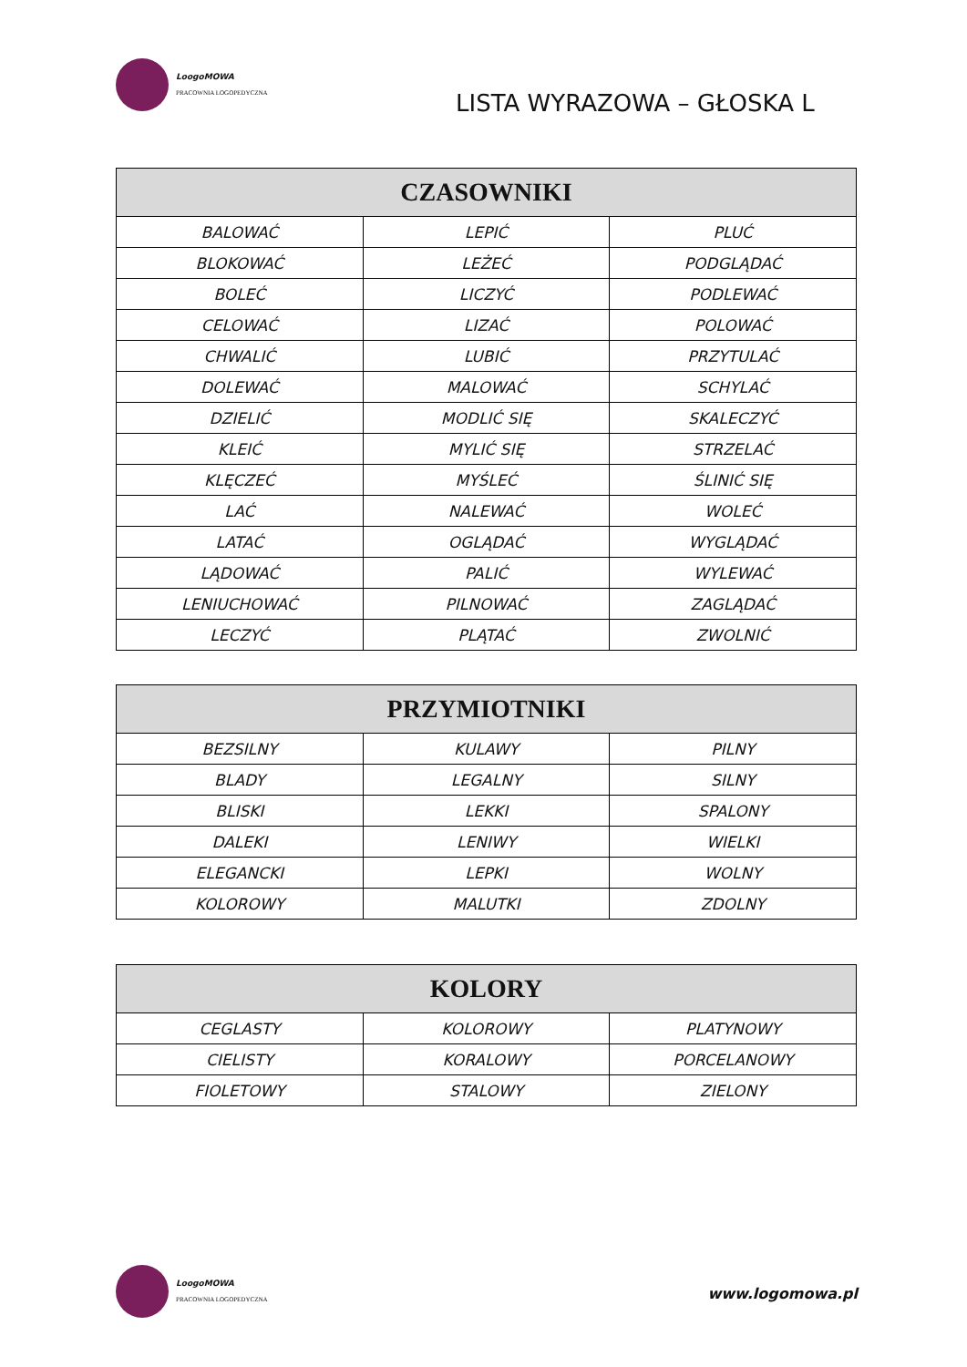LoogoMOWA
PRACOWNIA LOGOPEDYCZNA
LISTA WYRAZOWA – GŁOSKA L
| CZASOWNIKI | | |
| --- | --- | --- |
| BALOWAĆ | LEPIĆ | PLUĆ |
| BLOKOWAĆ | LEŻEĆ | PODGLĄDAĆ |
| BOLEĆ | LICZYĆ | PODLEWAĆ |
| CELOWAĆ | LIZAĆ | POLOWAĆ |
| CHWALIĆ | LUBIĆ | PRZYTULAĆ |
| DOLEWAĆ | MALOWAĆ | SCHYLAĆ |
| DZIELIĆ | MODLIĆ SIĘ | SKALECZYĆ |
| KLEIĆ | MYLIĆ SIĘ | STRZELAĆ |
| KLĘCZEĆ | MYŚLEĆ | ŚLINIĆ SIĘ |
| LAĆ | NALEWAĆ | WOLEĆ |
| LATAĆ | OGLĄDAĆ | WYGLĄDAĆ |
| LĄDOWAĆ | PALIĆ | WYLEWAĆ |
| LENIUCHOWAĆ | PILNOWAĆ | ZAGLĄDAĆ |
| LECZYĆ | PLĄTAĆ | ZWOLNIĆ |
| PRZYMIOTNIKI | | |
| --- | --- | --- |
| BEZSILNY | KULAWY | PILNY |
| BLADY | LEGALNY | SILNY |
| BLISKI | LEKKI | SPALONY |
| DALEKI | LENIWY | WIELKI |
| ELEGANCKI | LEPKI | WOLNY |
| KOLOROWY | MALUTKI | ZDOLNY |
| KOLORY | | |
| --- | --- | --- |
| CEGLASTY | KOLOROWY | PLATYNOWY |
| CIELISTY | KORALOWY | PORCELANOWY |
| FIOLETOWY | STALOWY | ZIELONY |
LoogoMOWA
PRACOWNIA LOGOPEDYCZNA
www.logomowa.pl